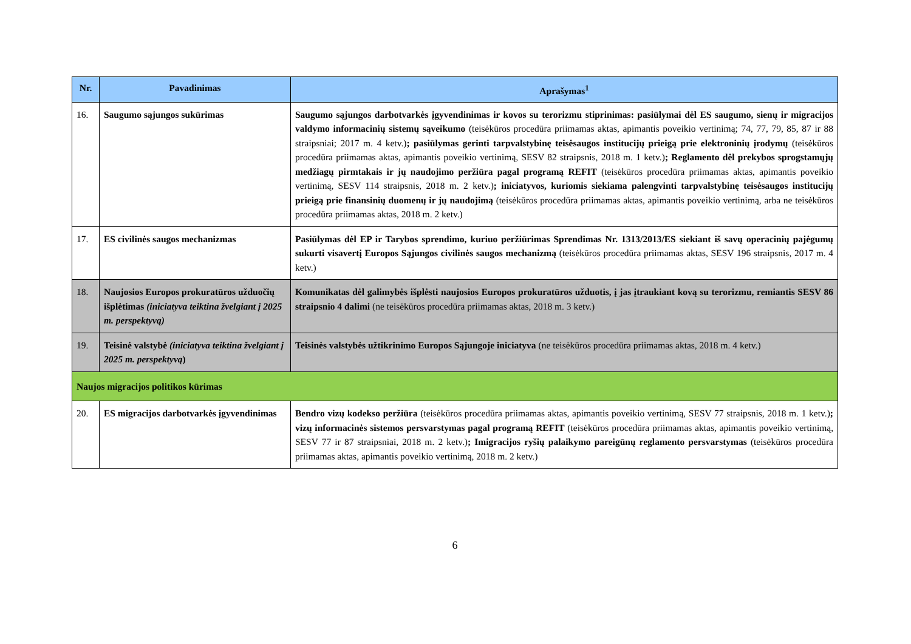| Nr. | Pavadinimas | Aprašymas<sup>1</sup> |
| --- | --- | --- |
| 16. | Saugumo sąjungos sukūrimas | Saugumo sąjungos darbotvarkės įgyvendinimas ir kovos su terorizmu stiprinimas: pasiūlymai dėl ES saugumo, sienų ir migracijos valdymo informacinių sistemų sąveikumo (teisėkūros procedūra priimamas aktas, apimantis poveikio vertinimą; 74, 77, 79, 85, 87 ir 88 straipsniai; 2017 m. 4 ketv.) ; pasiūlymas gerinti tarpvalstybinę teisėsaugos institucijų prieigą prie elektroninių įrodymų (teisėkūros procedūra priimamas aktas, apimantis poveikio vertinimą, SESV 82 straipsnis, 2018 m. 1 ketv.) ; Reglamento dėl prekybos sprogstamųjų medžiagų pirmtakais ir jų naudojimo peržiūra pagal programą REFIT (teisėkūros procedūra priimamas aktas, apimantis poveikio vertinimą, SESV 114 straipsnis, 2018 m. 2 ketv.) ; iniciatyvos, kuriomis siekiama palengvinti tarpvalstybinę teisėsaugos institucijų prieigą prie finansinių duomenų ir jų naudojimą (teisėkūros procedūra priimamas aktas, apimantis poveikio vertinimą, arba ne teisėkūros procedūra priimamas aktas, 2018 m. 2 ketv.) |
| 17. | ES civilinės saugos mechanizmas | Pasiūlymas dėl EP ir Tarybos sprendimo, kuriuo peržiūrimas Sprendimas Nr. 1313/2013/ES siekiant iš savų operacinių pajėgumų sukurti visavertį Europos Sąjungos civilinės saugos mechanizmą (teisėkūros procedūra priimamas aktas, SESV 196 straipsnis, 2017 m. 4 ketv.) |
| 18. | Naujosios Europos prokuratūros užduočių išplėtimas (iniciatyva teiktina žvelgiant į 2025 m. perspektyvą) | Komunikatas dėl galimybės išplėsti naujosios Europos prokuratūros užduotis, į jas įtraukiant kovą su terorizmu, remiantis SESV 86 straipsnio 4 dalimi (ne teisėkūros procedūra priimamas aktas, 2018 m. 3 ketv.) |
| 19. | Teisinė valstybė (iniciatyva teiktina žvelgiant į 2025 m. perspektyvą ) | Teisinės valstybės užtikrinimo Europos Sąjungoje iniciatyva (ne teisėkūros procedūra priimamas aktas, 2018 m. 4 ketv.) |
| Naujos migracijos politikos kūrimas | | |
| 20. | ES migracijos darbotvarkės įgyvendinimas | Bendro vizų kodekso peržiūra (teisėkūros procedūra priimamas aktas, apimantis poveikio vertinimą, SESV 77 straipsnis, 2018 m. 1 ketv.) ; vizų informacinės sistemos persvarstymas pagal programą REFIT (teisėkūros procedūra priimamas aktas, apimantis poveikio vertinimą, SESV 77 ir 87 straipsniai, 2018 m. 2 ketv.) ; Imigracijos ryšių palaikymo pareigūnų reglamento persvarstymas (teisėkūros procedūra priimamas aktas, apimantis poveikio vertinimą, 2018 m. 2 ketv.) |
6